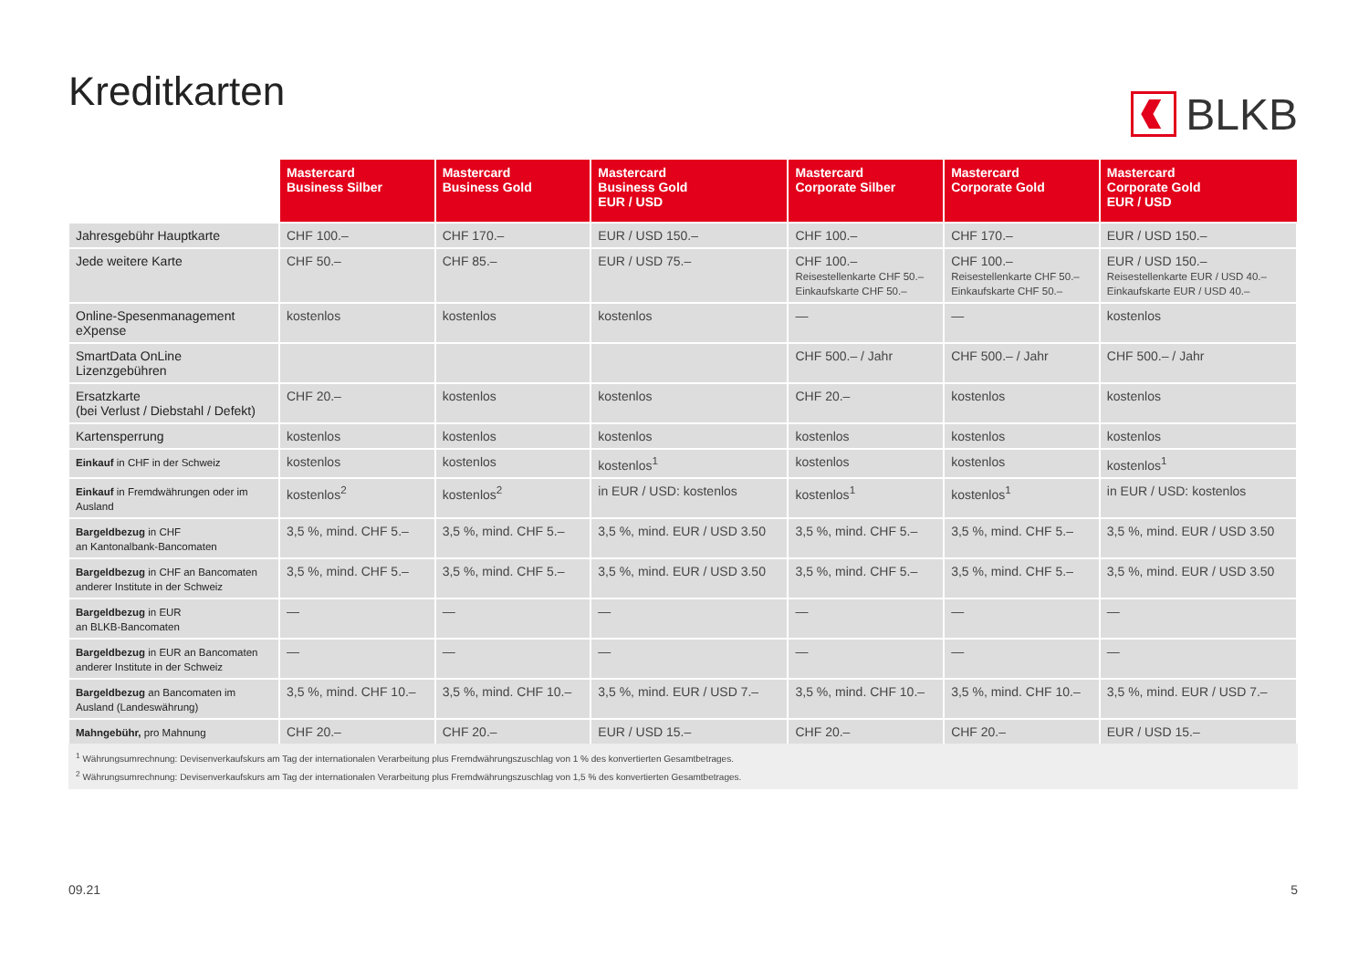Kreditkarten BLKB
| | Mastercard Business Silber | Mastercard Business Gold | Mastercard Business Gold EUR / USD | Mastercard Corporate Silber | Mastercard Corporate Gold | Mastercard Corporate Gold EUR / USD |
| --- | --- | --- | --- | --- | --- | --- |
| Jahresgebühr Hauptkarte | CHF 100.– | CHF 170.– | EUR / USD 150.– | CHF 100.– | CHF 170.– | EUR / USD 150.– |
| Jede weitere Karte | CHF 50.– | CHF 85.– | EUR / USD 75.– | CHF 100.– Reisestellenkarte CHF 50.– Einkaufskarte CHF 50.– | CHF 100.– Reisestellenkarte CHF 50.– Einkaufskarte CHF 50.– | EUR / USD 150.– Reisestellenkarte EUR / USD 40.– Einkaufskarte EUR / USD 40.– |
| Online-Spesenmanagement eXpense | kostenlos | kostenlos | kostenlos | — | — | kostenlos |
| SmartData OnLine Lizenzgebühren | | | | CHF 500.– / Jahr | CHF 500.– / Jahr | CHF 500.– / Jahr |
| Ersatzkarte (bei Verlust / Diebstahl / Defekt) | CHF 20.– | kostenlos | kostenlos | CHF 20.– | kostenlos | kostenlos |
| Kartensperrung | kostenlos | kostenlos | kostenlos | kostenlos | kostenlos | kostenlos |
| Einkauf in CHF in der Schweiz | kostenlos | kostenlos | kostenlos<sup>1</sup> | kostenlos | kostenlos | kostenlos<sup>1</sup> |
| Einkauf in Fremdwährungen oder im Ausland | kostenlos<sup>2</sup> | kostenlos<sup>2</sup> | in EUR / USD: kostenlos | kostenlos<sup>1</sup> | kostenlos<sup>1</sup> | in EUR / USD: kostenlos |
| Bargeldbezug in CHF an Kantonalbank-Bancomaten | 3,5 %, mind. CHF 5.– | 3,5 %, mind. CHF 5.– | 3,5 %, mind. EUR / USD 3.50 | 3,5 %, mind. CHF 5.– | 3,5 %, mind. CHF 5.– | 3,5 %, mind. EUR / USD 3.50 |
| Bargeldbezug in CHF an Bancomaten anderer Institute in der Schweiz | 3,5 %, mind. CHF 5.– | 3,5 %, mind. CHF 5.– | 3,5 %, mind. EUR / USD 3.50 | 3,5 %, mind. CHF 5.– | 3,5 %, mind. CHF 5.– | 3,5 %, mind. EUR / USD 3.50 |
| Bargeldbezug in EUR an BLKB-Bancomaten | — | — | — | — | — | — |
| Bargeldbezug in EUR an Bancomaten anderer Institute in der Schweiz | — | — | — | — | — | — |
| Bargeldbezug an Bancomaten im Ausland (Landeswährung) | 3,5 %, mind. CHF 10.– | 3,5 %, mind. CHF 10.– | 3,5 %, mind. EUR / USD 7.– | 3,5 %, mind. CHF 10.– | 3,5 %, mind. CHF 10.– | 3,5 %, mind. EUR / USD 7.– |
| Mahngebühr, pro Mahnung | CHF 20.– | CHF 20.– | EUR / USD 15.– | CHF 20.– | CHF 20.– | EUR / USD 15.– |
<sup>1</sup> Währungsumrechnung: Devisenverkaufskurs am Tag der internationalen Verarbeitung plus Fremdwährungszuschlag von 1 % des konvertierten Gesamtbetrages.
<sup>2</sup> Währungsumrechnung: Devisenverkaufskurs am Tag der internationalen Verarbeitung plus Fremdwährungszuschlag von 1,5 % des konvertierten Gesamtbetrages.
09.21 5